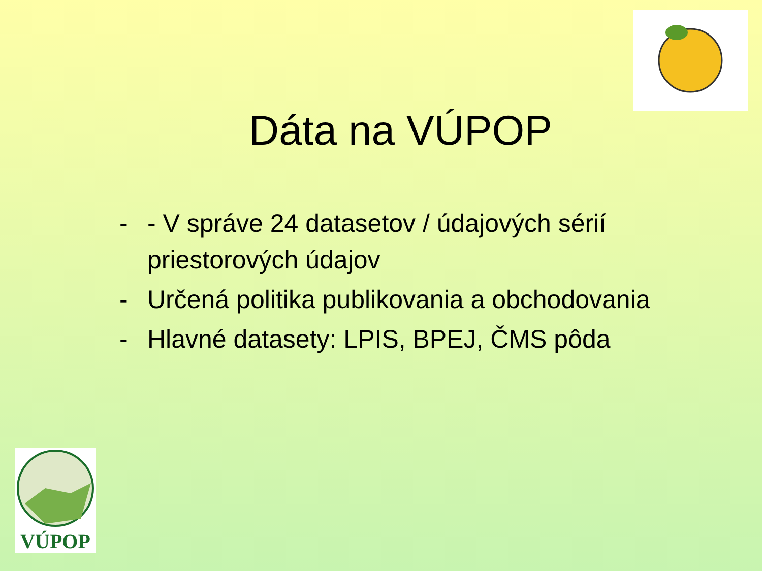Dáta na VÚPOP
- - V správe 24 datasetov / údajových sérií priestorových údajov
- Určená politika publikovania a obchodovania
- Hlavné datasety: LPIS, BPEJ, ČMS pôda
VÚPOP